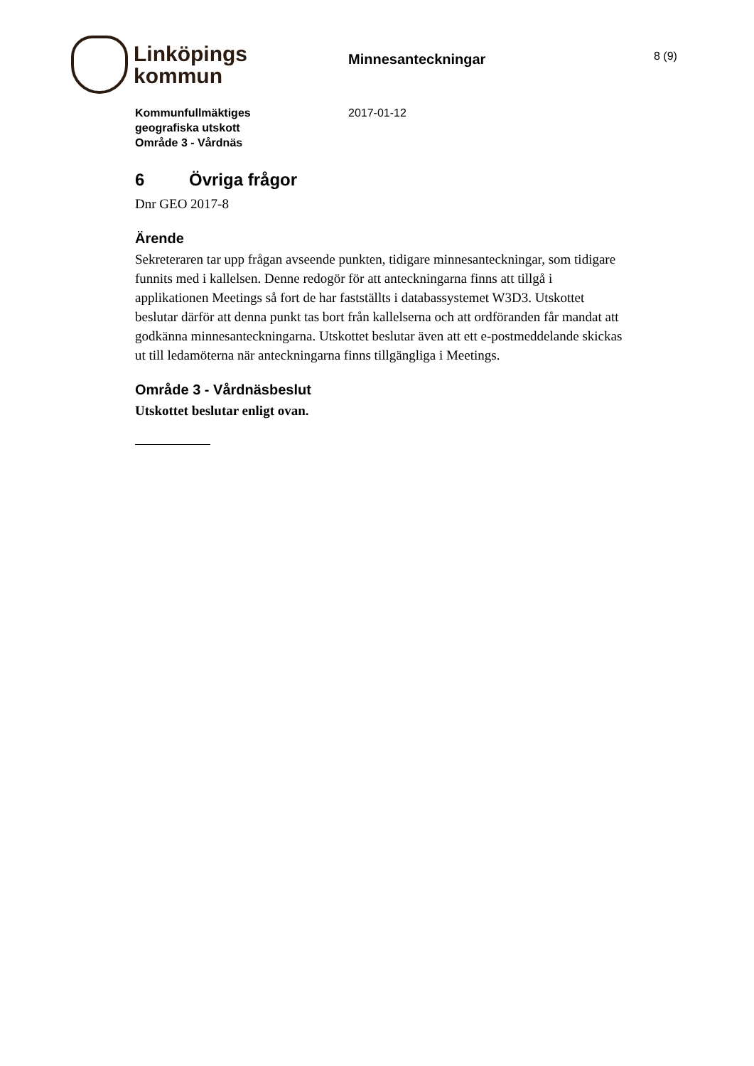Linköpings
kommun
Minnesanteckningar
8 (9)
Kommunfullmäktiges
geografiska utskott
Område 3 - Vårdnäs
2017-01-12
6 Övriga frågor
Dnr GEO 2017-8
Ärende
Sekreteraren tar upp frågan avseende punkten, tidigare minnesanteckningar, som tidigare funnits med i kallelsen. Denne redogör för att anteckningarna finns att tillgå i applikationen Meetings så fort de har fastställts i databassystemet W3D3. Utskottet beslutar därför att denna punkt tas bort från kallelserna och att ordföranden får mandat att godkänna minnesanteckningarna. Utskottet beslutar även att ett e-postmeddelande skickas ut till ledamöterna när anteckningarna finns tillgängliga i Meetings.
Område 3 - Vårdnäsbeslut
Utskottet beslutar enligt ovan.